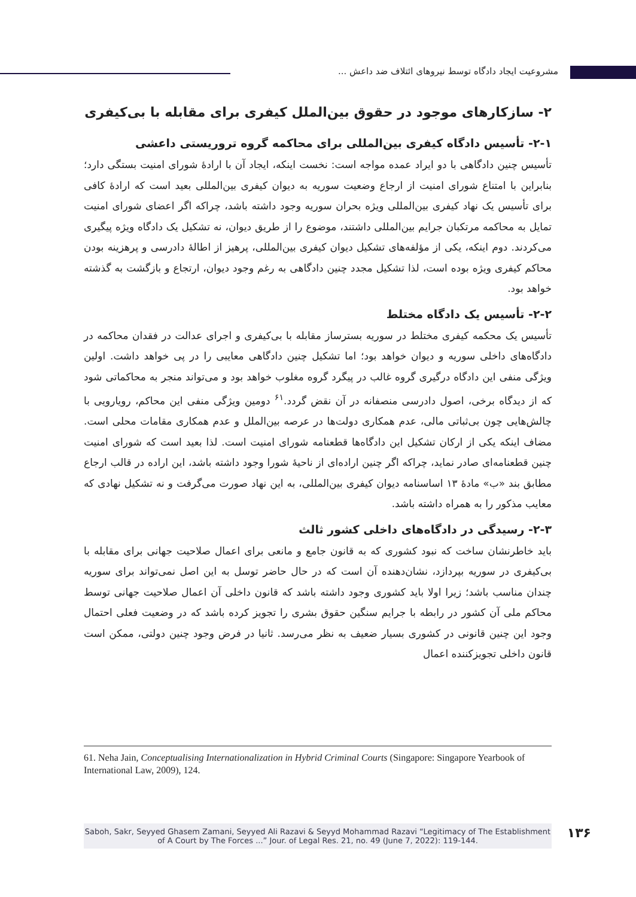مشروعیت ایجاد دادگاه توسط نیروهای ائتلاف ضد داعش ...
۲- سازکارهای موجود در حقوق بین‌الملل کیفری برای مقابله با بی‌کیفری
۲-۱- تأسیس دادگاه کیفری بین‌المللی برای محاکمه گروه تروریستی داعشی
تأسیس چنین دادگاهی با دو ایراد عمده مواجه است: نخست اینکه، ایجاد آن با ارادۀ شورای امنیت بستگی دارد؛ بنابراین با امتناع شورای امنیت از ارجاع وضعیت سوریه به دیوان کیفری بین‌المللی بعید است که ارادۀ کافی برای تأسیس یک نهاد کیفری بین‌المللی ویژه بحران سوریه وجود داشته باشد، چراکه اگر اعضای شورای امنیت تمایل به محاکمه مرتکبان جرایم بین‌المللی داشتند، موضوع را از طریق دیوان، نه تشکیل یک دادگاه ویژه پیگیری می‌کردند. دوم اینکه، یکی از مؤلفه‌های تشکیل دیوان کیفری بین‌المللی، پرهیز از اطالۀ دادرسی و پرهزینه بودن محاکم کیفری ویژه بوده است، لذا تشکیل مجدد چنین دادگاهی به رغم وجود دیوان، ارتجاع و بازگشت به گذشته خواهد بود.
۲-۲- تأسیس یک دادگاه مختلط
تأسیس یک محکمه کیفری مختلط در سوریه بسترساز مقابله با بی‌کیفری و اجرای عدالت در فقدان محاکمه در دادگاه‌های داخلی سوریه و دیوان خواهد بود؛ اما تشکیل چنین دادگاهی معایبی را در پی خواهد داشت. اولین ویژگی منفی این دادگاه درگیری گروه غالب در پیگرد گروه مغلوب خواهد بود و می‌تواند منجر به محاکماتی شود که از دیدگاه برخی، اصول دادرسی منصفانه در آن نقض گردد.<sup>۶۱</sup> دومین ویژگی منفی این محاکم، رویارویی با چالش‌هایی چون بی‌ثباتی مالی، عدم همکاری دولت‌ها در عرصه بین‌الملل و عدم همکاری مقامات محلی است. مضاف اینکه یکی از ارکان تشکیل این دادگاه‌ها قطعنامه شورای امنیت است. لذا بعید است که شورای امنیت چنین قطعنامه‌ای صادر نماید، چراکه اگر چنین اراده‌ای از ناحیۀ شورا وجود داشته باشد، این اراده در قالب ارجاع مطابق بند «ب» مادۀ ۱۳ اساسنامه دیوان کیفری بین‌المللی، به این نهاد صورت می‌گرفت و نه تشکیل نهادی که معایب مذکور را به همراه داشته باشد.
۲-۳- رسیدگی در دادگاه‌های داخلی کشور ثالث
باید خاطرنشان ساخت که نبود کشوری که به قانون جامع و مانعی برای اعمال صلاحیت جهانی برای مقابله با بی‌کیفری در سوریه بپردازد، نشان‌دهنده آن است که در حال حاضر توسل به این اصل نمی‌تواند برای سوریه چندان مناسب باشد؛ زیرا اولا باید کشوری وجود داشته باشد که قانون داخلی آن اعمال صلاحیت جهانی توسط محاکم ملی آن کشور در رابطه با جرایم سنگین حقوق بشری را تجویز کرده باشد که در وضعیت فعلی احتمال وجود این چنین قانونی در کشوری بسیار ضعیف به نظر می‌رسد. ثانیا در فرض وجود چنین دولتی، ممکن است قانون داخلی تجویزکننده اعمال
61. Neha Jain, Conceptualising Internationalization in Hybrid Criminal Courts (Singapore: Singapore Yearbook of International Law, 2009), 124.
Saboh, Sakr, Seyyed Ghasem Zamani, Seyyed Ali Razavi & Seyyd Mohammad Razavi “Legitimacy of The Establishment
of A Court by The Forces ...” Jour. of Legal Res. 21, no. 49 (June 7, 2022): 119-144.
۱۳۶